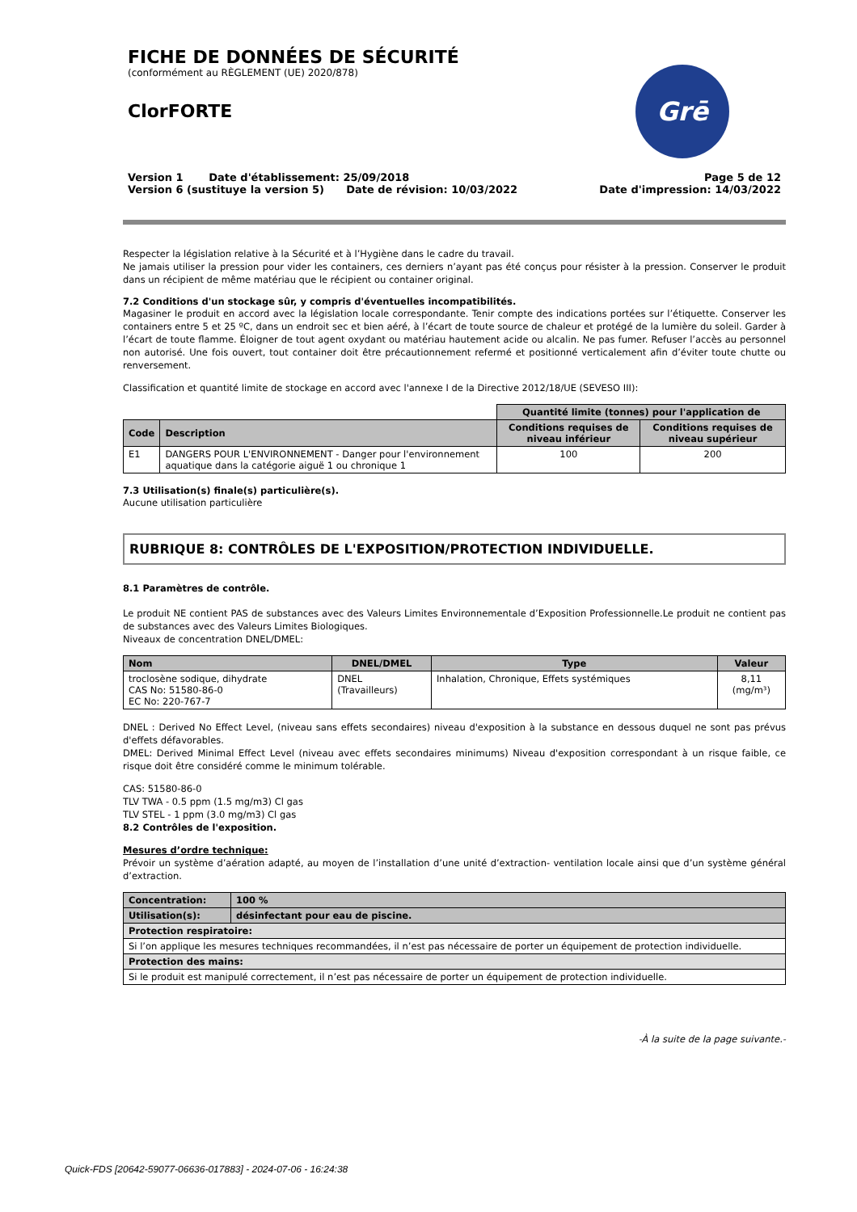Grē
FICHE DE DONNÉES DE SÉCURITÉ
(conformément au RÈGLEMENT (UE) 2020/878)
ClorFORTE
Version 1 Date d'établissement: 25/09/2018 Page 5 de 12
Version 6 (sustituye la version 5) Date de révision: 10/03/2022 Date d'impression: 14/03/2022
Respecter la législation relative à la Sécurité et à l’Hygiène dans le cadre du travail.
Ne jamais utiliser la pression pour vider les containers, ces derniers n’ayant pas été conçus pour résister à la pression. Conserver le produit dans un récipient de même matériau que le récipient ou container original.
7.2 Conditions d'un stockage sûr, y compris d'éventuelles incompatibilités.
Magasiner le produit en accord avec la législation locale correspondante. Tenir compte des indications portées sur l’étiquette. Conserver les containers entre 5 et 25 ºC, dans un endroit sec et bien aéré, à l’écart de toute source de chaleur et protégé de la lumière du soleil. Garder à l’écart de toute flamme. Éloigner de tout agent oxydant ou matériau hautement acide ou alcalin. Ne pas fumer. Refuser l’accès au personnel non autorisé. Une fois ouvert, tout container doit être précautionnement refermé et positionné verticalement afin d’éviter toute chutte ou renversement.
Classification et quantité limite de stockage en accord avec l'annexe I de la Directive 2012/18/UE (SEVESO III):
| | | Quantité limite (tonnes) pour l'application de | |
| Code | Description | Conditions requises de niveau inférieur | Conditions requises de niveau supérieur |
| E1 | DANGERS POUR L'ENVIRONNEMENT - Danger pour l'environnement aquatique dans la catégorie aiguë 1 ou chronique 1 | 100 | 200 |
7.3 Utilisation(s) finale(s) particulière(s).
Aucune utilisation particulière
RUBRIQUE 8: CONTRÔLES DE L'EXPOSITION/PROTECTION INDIVIDUELLE.
8.1 Paramètres de contrôle.
Le produit NE contient PAS de substances avec des Valeurs Limites Environnementale d’Exposition Professionnelle.Le produit ne contient pas de substances avec des Valeurs Limites Biologiques.
Niveaux de concentration DNEL/DMEL:
| Nom | DNEL/DMEL | Type | Valeur |
| --- | --- | --- | --- |
| troclosène sodique, dihydrate CAS No: 51580-86-0 EC No: 220-767-7 | DNEL (Travailleurs) | Inhalation, Chronique, Effets systémiques | 8,11 (mg/m³) |
DNEL : Derived No Effect Level, (niveau sans effets secondaires) niveau d'exposition à la substance en dessous duquel ne sont pas prévus d'effets défavorables.
DMEL: Derived Minimal Effect Level (niveau avec effets secondaires minimums) Niveau d'exposition correspondant à un risque faible, ce risque doit être considéré comme le minimum tolérable.
CAS: 51580-86-0
TLV TWA - 0.5 ppm (1.5 mg/m3) Cl gas
TLV STEL - 1 ppm (3.0 mg/m3) Cl gas
8.2 Contrôles de l'exposition.
Mesures d’ordre technique:
Prévoir un système d’aération adapté, au moyen de l’installation d’une unité d’extraction- ventilation locale ainsi que d’un système général d’extraction.
| Concentration: | 100 % |
| --- | --- |
| Utilisation(s): | désinfectant pour eau de piscine. |
| Protection respiratoire: | |
| Si l’on applique les mesures techniques recommandées, il n’est pas nécessaire de porter un équipement de protection individuelle. | |
| Protection des mains: | |
| Si le produit est manipulé correctement, il n’est pas nécessaire de porter un équipement de protection individuelle. | |
-À la suite de la page suivante.-
Quick-FDS [20642-59077-06636-017883] - 2024-07-06 - 16:24:38